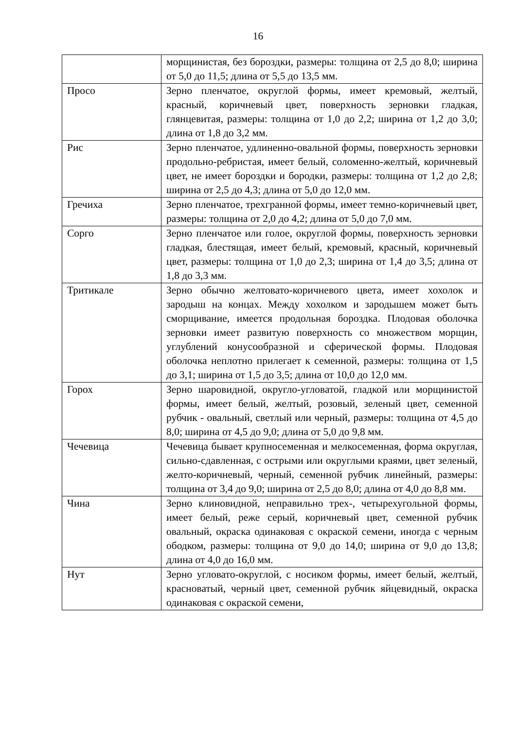16
| | морщинистая, без бороздки, размеры: толщина от 2,5 до 8,0; ширина от 5,0 до 11,5; длина от 5,5 до 13,5 мм. |
| Просо | Зерно пленчатое, округлой формы, имеет кремовый, желтый, красный, коричневый цвет, поверхность зерновки гладкая, глянцевитая, размеры: толщина от 1,0 до 2,2; ширина от 1,2 до 3,0; длина от 1,8 до 3,2 мм. |
| Рис | Зерно пленчатое, удлиненно-овальной формы, поверхность зерновки продольно-ребристая, имеет белый, соломенно-желтый, коричневый цвет, не имеет бороздки и бородки, размеры: толщина от 1,2 до 2,8; ширина от 2,5 до 4,3; длина от 5,0 до 12,0 мм. |
| Гречиха | Зерно пленчатое, трехгранной формы, имеет темно-коричневый цвет, размеры: толщина от 2,0 до 4,2; длина от 5,0 до 7,0 мм. |
| Сорго | Зерно пленчатое или голое, округлой формы, поверхность зерновки гладкая, блестящая, имеет белый, кремовый, красный, коричневый цвет, размеры: толщина от 1,0 до 2,3; ширина от 1,4 до 3,5; длина от 1,8 до 3,3 мм. |
| Тритикале | Зерно обычно желтовато-коричневого цвета, имеет хохолок и зародыш на концах. Между хохолком и зародышем может быть сморщивание, имеется продольная бороздка. Плодовая оболочка зерновки имеет развитую поверхность со множеством морщин, углублений конусообразной и сферической формы. Плодовая оболочка неплотно прилегает к семенной, размеры: толщина от 1,5 до 3,1; ширина от 1,5 до 3,5; длина от 10,0 до 12,0 мм. |
| Горох | Зерно шаровидной, округло-угловатой, гладкой или морщинистой формы, имеет белый, желтый, розовый, зеленый цвет, семенной рубчик - овальный, светлый или черный, размеры: толщина от 4,5 до 8,0; ширина от 4,5 до 9,0; длина от 5,0 до 9,8 мм. |
| Чечевица | Чечевица бывает крупносеменная и мелкосеменная, форма округлая, сильно-сдавленная, с острыми или округлыми краями, цвет зеленый, желто-коричневый, черный, семенной рубчик линейный, размеры: толщина от 3,4 до 9,0; ширина от 2,5 до 8,0; длина от 4,0 до 8,8 мм. |
| Чина | Зерно клиновидной, неправильно трех-, четырехугольной формы, имеет белый, реже серый, коричневый цвет, семенной рубчик овальный, окраска одинаковая с окраской семени, иногда с черным ободком, размеры: толщина от 9,0 до 14,0; ширина от 9,0 до 13,8; длина от 4,0 до 16,0 мм. |
| Нут | Зерно угловато-округлой, с носиком формы, имеет белый, желтый, красноватый, черный цвет, семенной рубчик яйцевидный, окраска одинаковая с окраской семени, |